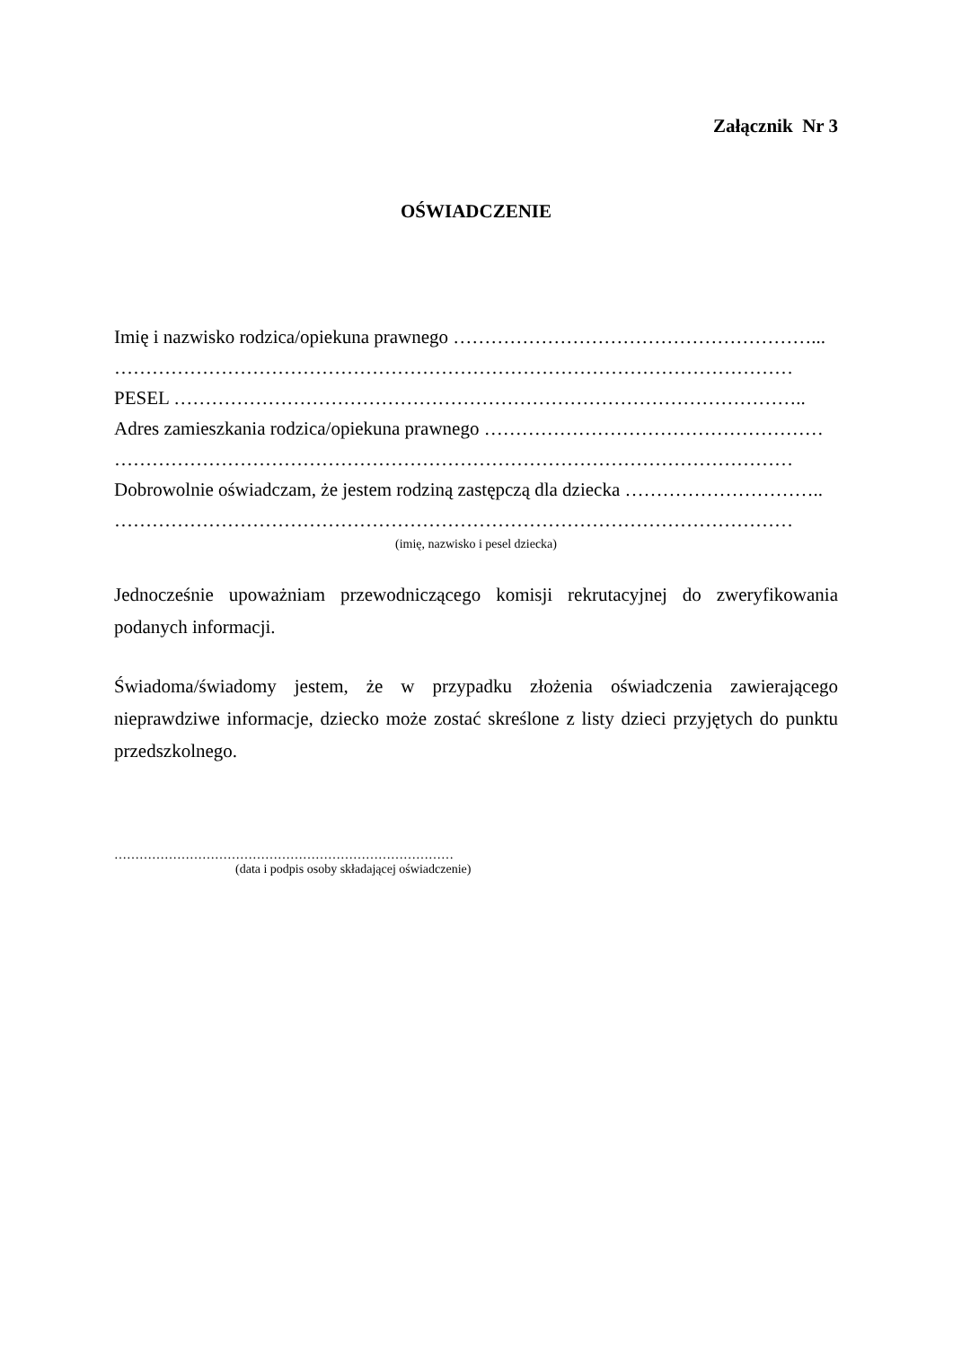Załącznik Nr 3
OŚWIADCZENIE
Imię i nazwisko rodzica/opiekuna prawnego …………………………………………………...
………………………………………………………………………………………………
PESEL ………………………………………………………………………………………..
Adres zamieszkania rodzica/opiekuna prawnego ………………………………………………
………………………………………………………………………………………………
Dobrowolnie oświadczam, że jestem rodziną zastępczą dla dziecka …………………………..
………………………………………………………………………………………………
(imię, nazwisko i pesel dziecka)
Jednocześnie upoważniam przewodniczącego komisji rekrutacyjnej do zweryfikowania podanych informacji.
Świadoma/świadomy jestem, że w przypadku złożenia oświadczenia zawierającego nieprawdziwe informacje, dziecko może zostać skreślone z listy dzieci przyjętych do punktu przedszkolnego.
………………………………………………………………………
(data i podpis osoby składającej oświadczenie)